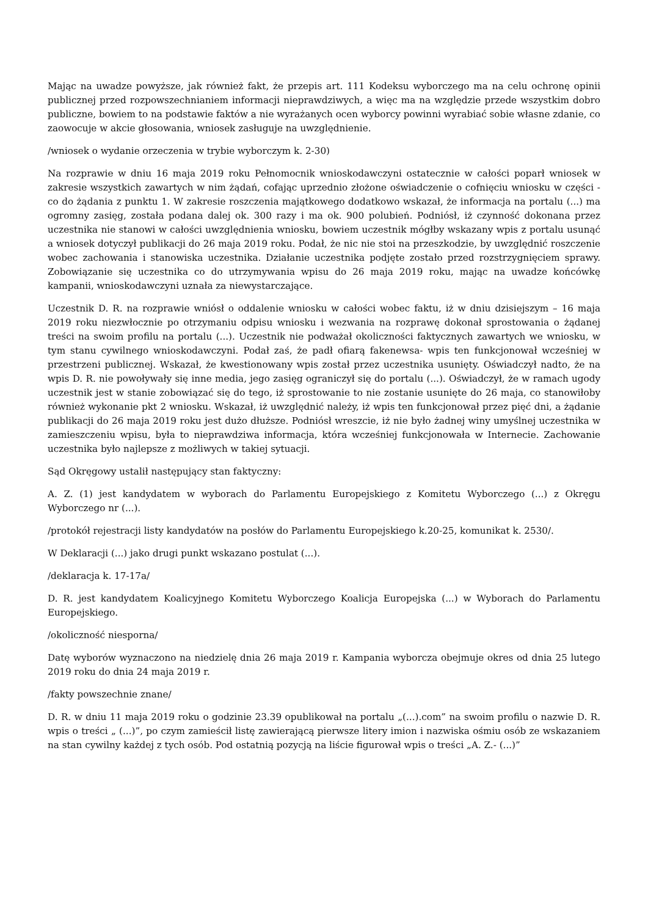Mając na uwadze powyższe, jak również fakt, że przepis art. 111 Kodeksu wyborczego ma na celu ochronę opinii publicznej przed rozpowszechnianiem informacji nieprawdziwych, a więc ma na względzie przede wszystkim dobro publiczne, bowiem to na podstawie faktów a nie wyrażanych ocen wyborcy powinni wyrabiać sobie własne zdanie, co zaowocuje w akcie głosowania, wniosek zasługuje na uwzględnienie.
/wniosek o wydanie orzeczenia w trybie wyborczym k. 2-30)
Na rozprawie w dniu 16 maja 2019 roku Pełnomocnik wnioskodawczyni ostatecznie w całości poparł wniosek w zakresie wszystkich zawartych w nim żądań, cofając uprzednio złożone oświadczenie o cofnięciu wniosku w części - co do żądania z punktu 1. W zakresie roszczenia majątkowego dodatkowo wskazał, że informacja na portalu (...) ma ogromny zasięg, została podana dalej ok. 300 razy i ma ok. 900 polubień. Podniósł, iż czynność dokonana przez uczestnika nie stanowi w całości uwzględnienia wniosku, bowiem uczestnik mógłby wskazany wpis z portalu usunąć a wniosek dotyczył publikacji do 26 maja 2019 roku. Podał, że nic nie stoi na przeszkodzie, by uwzględnić roszczenie wobec zachowania i stanowiska uczestnika. Działanie uczestnika podjęte zostało przed rozstrzygnięciem sprawy. Zobowiązanie się uczestnika co do utrzymywania wpisu do 26 maja 2019 roku, mając na uwadze końcówkę kampanii, wnioskodawczyni uznała za niewystarczające.
Uczestnik D. R. na rozprawie wniósł o oddalenie wniosku w całości wobec faktu, iż w dniu dzisiejszym – 16 maja 2019 roku niezwłocznie po otrzymaniu odpisu wniosku i wezwania na rozprawę dokonał sprostowania o żądanej treści na swoim profilu na portalu (...). Uczestnik nie podważał okoliczności faktycznych zawartych we wniosku, w tym stanu cywilnego wnioskodawczyni. Podał zaś, że padł ofiarą fakenewsa- wpis ten funkcjonował wcześniej w przestrzeni publicznej. Wskazał, że kwestionowany wpis został przez uczestnika usunięty. Oświadczył nadto, że na wpis D. R. nie powoływały się inne media, jego zasięg ograniczył się do portalu (...). Oświadczył, że w ramach ugody uczestnik jest w stanie zobowiązać się do tego, iż sprostowanie to nie zostanie usunięte do 26 maja, co stanowiłoby również wykonanie pkt 2 wniosku. Wskazał, iż uwzględnić należy, iż wpis ten funkcjonował przez pięć dni, a żądanie publikacji do 26 maja 2019 roku jest dużo dłuższe. Podniósł wreszcie, iż nie było żadnej winy umyślnej uczestnika w zamieszczeniu wpisu, była to nieprawdziwa informacja, która wcześniej funkcjonowała w Internecie. Zachowanie uczestnika było najlepsze z możliwych w takiej sytuacji.
Sąd Okręgowy ustalił następujący stan faktyczny:
A. Z. (1) jest kandydatem w wyborach do Parlamentu Europejskiego z Komitetu Wyborczego (...) z Okręgu Wyborczego nr (...).
/protokół rejestracji listy kandydatów na posłów do Parlamentu Europejskiego k.20-25, komunikat k. 2530/.
W Deklaracji (...) jako drugi punkt wskazano postulat (...).
/deklaracja k. 17-17a/
D. R. jest kandydatem Koalicyjnego Komitetu Wyborczego Koalicja Europejska (...) w Wyborach do Parlamentu Europejskiego.
/okoliczność niesporna/
Datę wyborów wyznaczono na niedzielę dnia 26 maja 2019 r. Kampania wyborcza obejmuje okres od dnia 25 lutego 2019 roku do dnia 24 maja 2019 r.
/fakty powszechnie znane/
D. R. w dniu 11 maja 2019 roku o godzinie 23.39 opublikował na portalu „(...).com” na swoim profilu o nazwie D. R. wpis o treści „ (...)”, po czym zamieścił listę zawierającą pierwsze litery imion i nazwiska ośmiu osób ze wskazaniem na stan cywilny każdej z tych osób. Pod ostatnią pozycją na liście figurował wpis o treści „A. Z.- (...)”